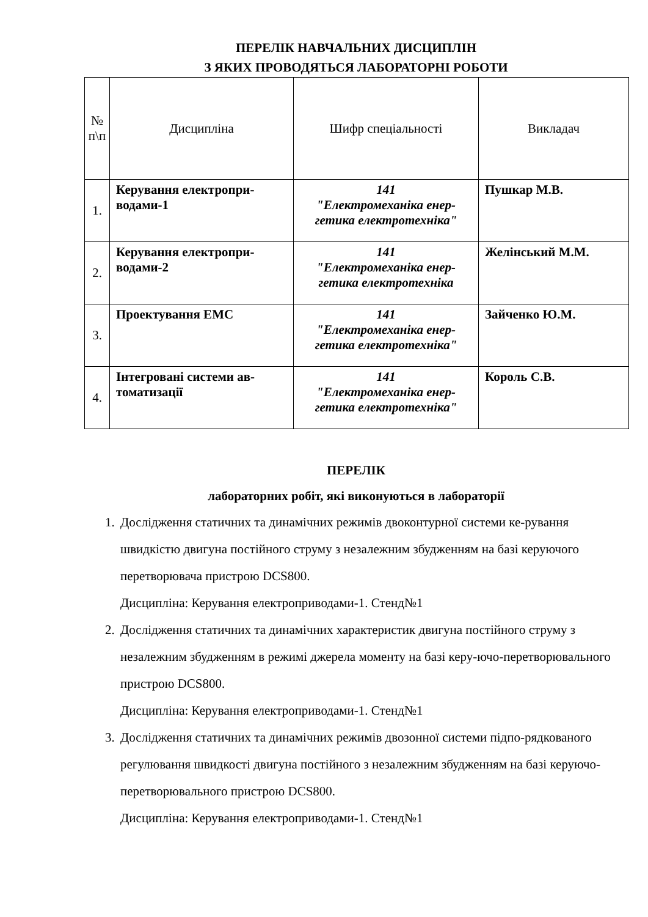ПЕРЕЛІК НАВЧАЛЬНИХ ДИСЦИПЛІН
З ЯКИХ ПРОВОДЯТЬСЯ ЛАБОРАТОРНІ РОБОТИ
| № п\п | Дисципліна | Шифр спеціальності | Викладач |
| --- | --- | --- | --- |
| 1. | Керування електропри-водами-1 | 141 "Електромеханіка енер-гетика електротехніка" | Пушкар М.В. |
| 2. | Керування електропри-водами-2 | 141 "Електромеханіка енер-гетика електротехніка | Желінський М.М. |
| 3. | Проектування ЕМС | 141 "Електромеханіка енер-гетика електротехніка" | Зайченко Ю.М. |
| 4. | Інтегровані системи ав-томатизації | 141 "Електромеханіка енер-гетика електротехніка" | Король С.В. |
ПЕРЕЛІК
лабораторних робіт, які виконуються в лабораторії
1. Дослідження статичних та динамічних режимів двоконтурної системи ке-рування швидкістю двигуна постійного струму з незалежним збудженням на базі керуючого перетворювача пристрою DCS800.
Дисципліна: Керування електроприводами-1. Стенд№1
2. Дослідження статичних та динамічних характеристик двигуна постійного струму з незалежним збудженням в режимі джерела моменту на базі керу-ючо-перетворювального пристрою DCS800.
Дисципліна: Керування електроприводами-1. Стенд№1
3. Дослідження статичних та динамічних режимів двозонної системи підпо-рядкованого регулювання швидкості двигуна постійного з незалежним збудженням на базі керуючо-перетворювального пристрою DCS800.
Дисципліна: Керування електроприводами-1. Стенд№1